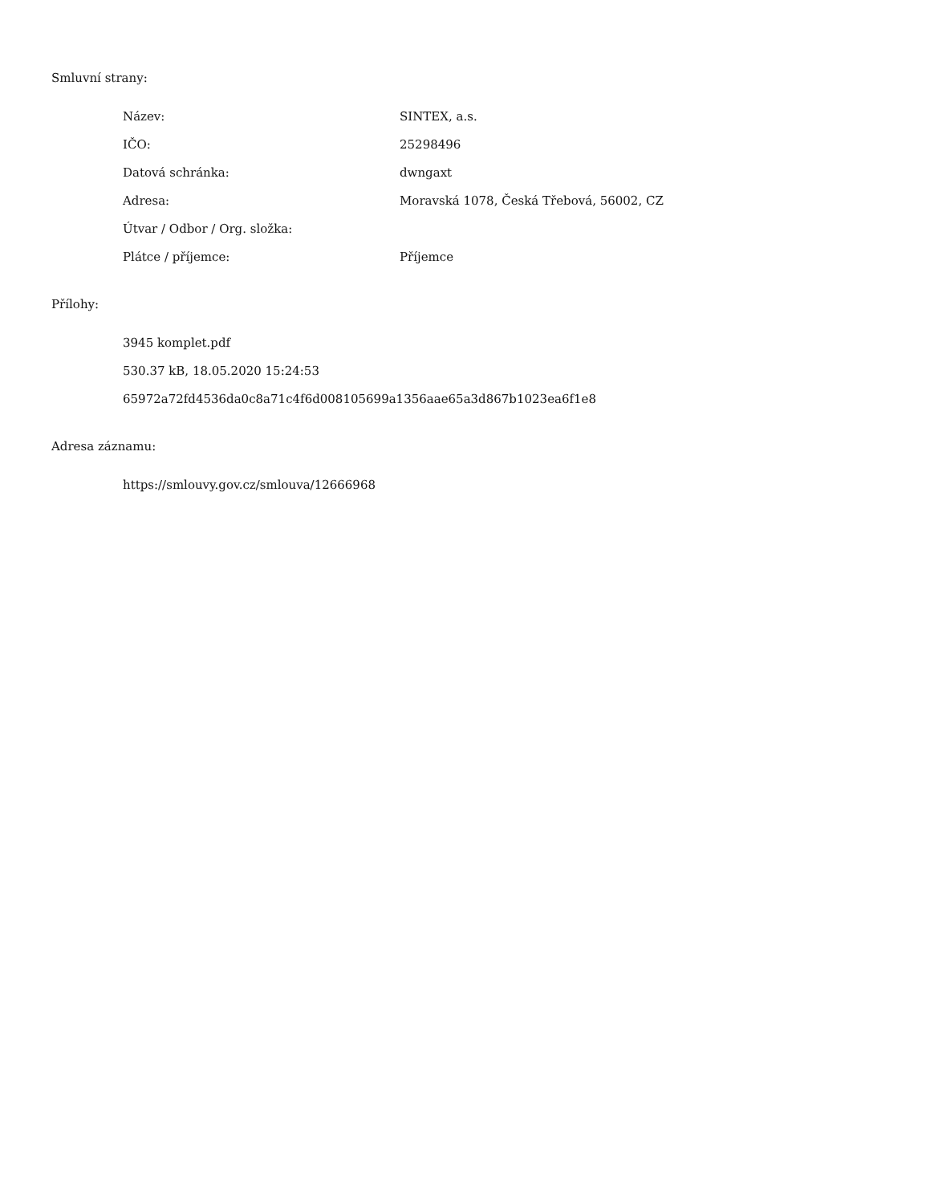Smluvní strany:
| Název: | SINTEX, a.s. |
| IČO: | 25298496 |
| Datová schránka: | dwngaxt |
| Adresa: | Moravská 1078, Česká Třebová, 56002, CZ |
| Útvar / Odbor / Org. složka: | |
| Plátce / příjemce: | Příjemce |
Přílohy:
3945 komplet.pdf
530.37 kB, 18.05.2020 15:24:53
65972a72fd4536da0c8a71c4f6d008105699a1356aae65a3d867b1023ea6f1e8
Adresa záznamu:
https://smlouvy.gov.cz/smlouva/12666968